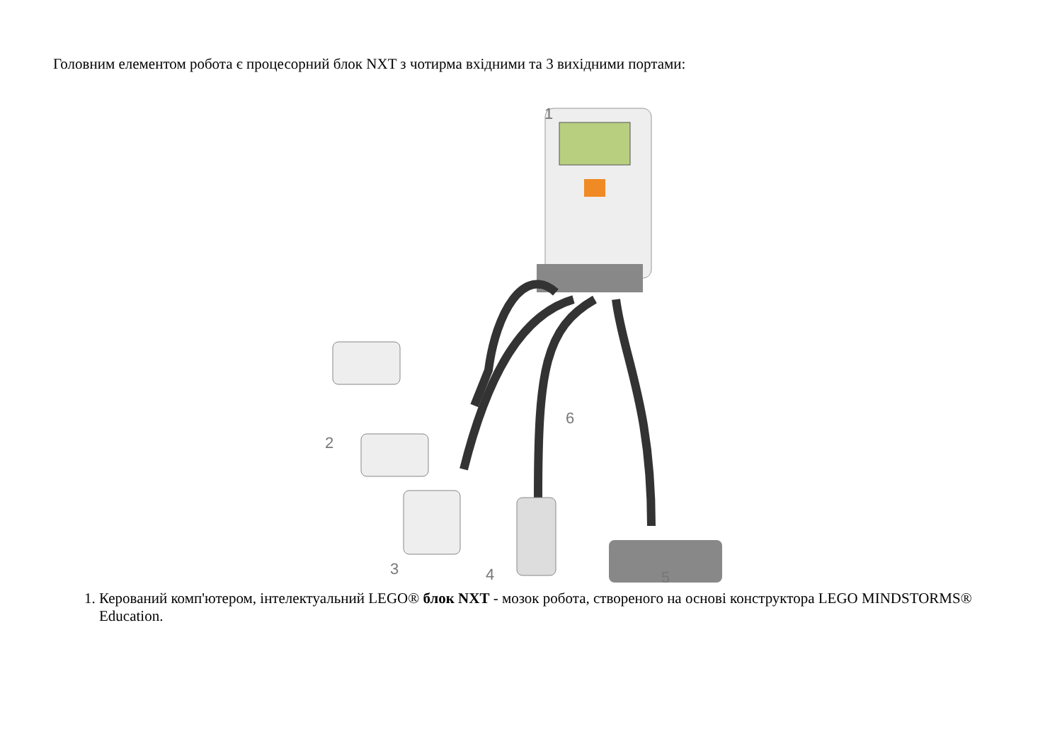Головним елементом робота є процесорний блок NXT з чотирма вхідними та 3 вихідними портами:
1
2
3
4
5
6
1. Керований комп'ютером, інтелектуальний LEGO® блок NXT - мозок робота, створеного на основі конструктора LEGO MINDSTORMS® Education.